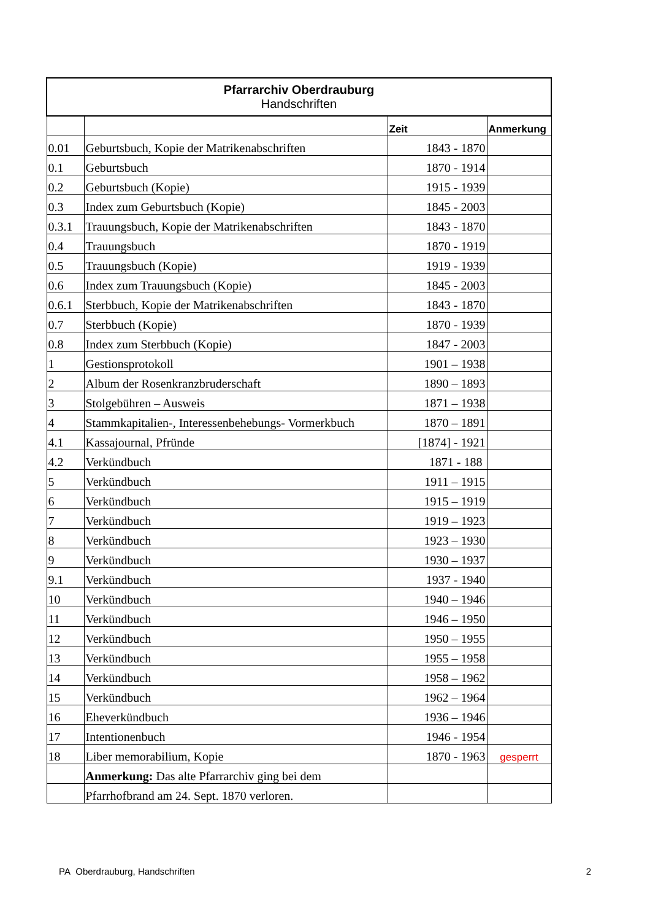| Pfarrarchiv Oberdrauburg Handschriften | | | |
| --- | --- | --- | --- |
| | | Zeit | Anmerkung |
| 0.01 | Geburtsbuch, Kopie der Matrikenabschriften | 1843 - 1870 | |
| 0.1 | Geburtsbuch | 1870 - 1914 | |
| 0.2 | Geburtsbuch (Kopie) | 1915 - 1939 | |
| 0.3 | Index zum Geburtsbuch (Kopie) | 1845 - 2003 | |
| 0.3.1 | Trauungsbuch, Kopie der Matrikenabschriften | 1843 - 1870 | |
| 0.4 | Trauungsbuch | 1870 - 1919 | |
| 0.5 | Trauungsbuch (Kopie) | 1919 - 1939 | |
| 0.6 | Index zum Trauungsbuch (Kopie) | 1845 - 2003 | |
| 0.6.1 | Sterbbuch, Kopie der Matrikenabschriften | 1843 - 1870 | |
| 0.7 | Sterbbuch (Kopie) | 1870 - 1939 | |
| 0.8 | Index zum Sterbbuch (Kopie) | 1847 - 2003 | |
| 1 | Gestionsprotokoll | 1901 – 1938 | |
| 2 | Album der Rosenkranzbruderschaft | 1890 – 1893 | |
| 3 | Stolgebühren – Ausweis | 1871 – 1938 | |
| 4 | Stammkapitalien-, Interessenbehebungs- Vormerkbuch | 1870 – 1891 | |
| 4.1 | Kassajournal, Pfründe | [1874] - 1921 | |
| 4.2 | Verkündbuch | 1871 - 188 | |
| 5 | Verkündbuch | 1911 – 1915 | |
| 6 | Verkündbuch | 1915 – 1919 | |
| 7 | Verkündbuch | 1919 – 1923 | |
| 8 | Verkündbuch | 1923 – 1930 | |
| 9 | Verkündbuch | 1930 – 1937 | |
| 9.1 | Verkündbuch | 1937 - 1940 | |
| 10 | Verkündbuch | 1940 – 1946 | |
| 11 | Verkündbuch | 1946 – 1950 | |
| 12 | Verkündbuch | 1950 – 1955 | |
| 13 | Verkündbuch | 1955 – 1958 | |
| 14 | Verkündbuch | 1958 – 1962 | |
| 15 | Verkündbuch | 1962 – 1964 | |
| 16 | Eheverkündbuch | 1936 – 1946 | |
| 17 | Intentionenbuch | 1946 - 1954 | |
| 18 | Liber memorabilium, Kopie | 1870 - 1963 | gesperrt |
| | Anmerkung: Das alte Pfarrarchiv ging bei dem | | |
| | Pfarrhofbrand am 24. Sept. 1870 verloren. | | |
PA Oberdrauburg, Handschriften 2